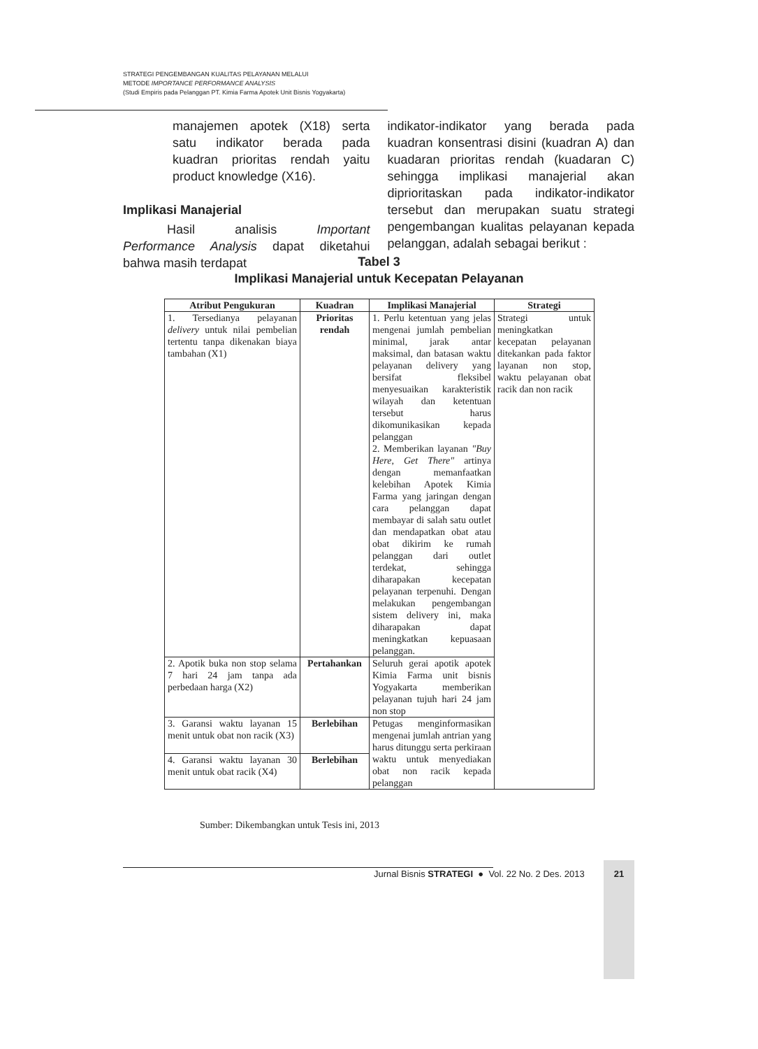STRATEGI PENGEMBANGAN KUALITAS PELAYANAN MELALUI
METODE IMPORTANCE PERFORMANCE ANALYSIS
(Studi Empiris pada Pelanggan PT. Kimia Farma Apotek Unit Bisnis Yogyakarta)
manajemen apotek (X18) serta satu indikator berada pada kuadran prioritas rendah yaitu product knowledge (X16).
Implikasi Manajerial
Hasil analisis Important Performance Analysis dapat diketahui bahwa masih terdapat
indikator-indikator yang berada pada kuadran konsentrasi disini (kuadran A) dan kuadaran prioritas rendah (kuadaran C) sehingga implikasi manajerial akan diprioritaskan pada indikator-indikator tersebut dan merupakan suatu strategi pengembangan kualitas pelayanan kepada pelanggan, adalah sebagai berikut :
Tabel 3
Implikasi Manajerial untuk Kecepatan Pelayanan
| Atribut Pengukuran | Kuadran | Implikasi Manajerial | Strategi |
| --- | --- | --- | --- |
| 1. Tersedianya pelayanan delivery untuk nilai pembelian tertentu tanpa dikenakan biaya tambahan (X1) | Prioritas rendah | 1. Perlu ketentuan yang jelas mengenai jumlah pembelian minimal, jarak antar maksimal, dan batasan waktu pelayanan delivery yang bersifat fleksibel menyesuaikan karakteristik wilayah dan ketentuan tersebut harus dikomunikasikan kepada pelanggan 2. Memberikan layanan "Buy Here, Get There" artinya dengan memanfaatkan kelebihan Apotek Kimia Farma yang jaringan dengan cara pelanggan dapat membayar di salah satu outlet dan mendapatkan obat atau obat dikirim ke rumah pelanggan dari outlet terdekat, sehingga diharapakan kecepatan pelayanan terpenuhi. Dengan melakukan pengembangan sistem delivery ini, maka diharapakan dapat meningkatkan kepuasaan pelanggan. | Strategi untuk meningkatkan kecepatan pelayanan ditekankan pada faktor layanan non stop, waktu pelayanan obat racik dan non racik |
| 2. Apotik buka non stop selama 7 hari 24 jam tanpa ada perbedaan harga (X2) | Pertahankan | Seluruh gerai apotik apotek Kimia Farma unit bisnis Yogyakarta memberikan pelayanan tujuh hari 24 jam non stop | |
| 3. Garansi waktu layanan 15 menit untuk obat non racik (X3) | Berlebihan | Petugas menginformasikan mengenai jumlah antrian yang harus ditunggu serta perkiraan waktu untuk menyediakan obat non racik kepada pelanggan | |
| 4. Garansi waktu layanan 30 menit untuk obat racik (X4) | Berlebihan | | |
Sumber: Dikembangkan untuk Tesis ini, 2013
Jurnal Bisnis STRATEGI ● Vol. 22 No. 2 Des. 2013
21